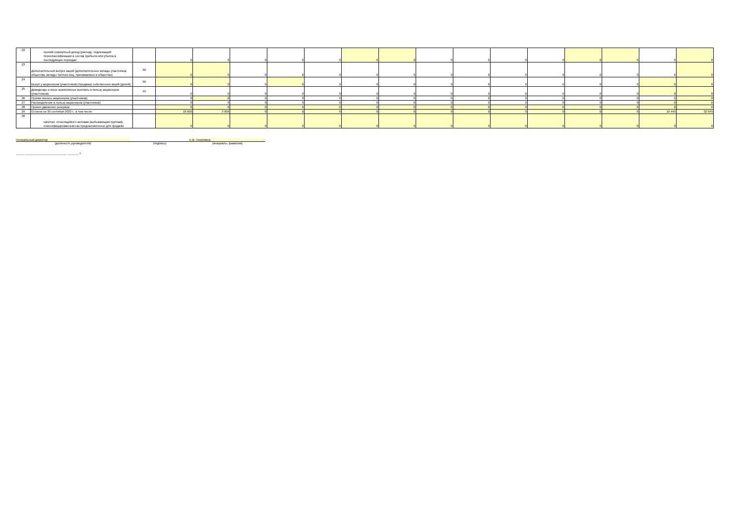| 22 | прочий совокупный доход (расход), подлежащий переклассификации в состав прибыли или убытка в последующих периодах | | 0 | 0 | 0 | 0 | 0 | 0 | 0 | 0 | 0 | 0 | 0 | 0 | 0 | 0 | 0 |
| 23 | Дополнительный выпуск акций (дополнительные вклады участников общества, вклады третьих лиц, принимаемых в общество) | 30 | 0 | 0 | 0 | 0 | 0 | 0 | 0 | 0 | 0 | 0 | 0 | 0 | 0 | 0 | 0 |
| 24 | Выкуп у акционеров (участников) (продажа) собственных акций (долей) | 30 | 0 | 0 | 0 | 0 | 0 | 0 | 0 | 0 | 0 | 0 | 0 | 0 | 0 | 0 | 0 |
| 25 | Дивиденды и иные аналогичные выплаты в пользу акционеров (участников) | 49 | 0 | 0 | 0 | 0 | 0 | 0 | 0 | 0 | 0 | 0 | 0 | 0 | 0 | 0 | 0 |
| 26 | Прочие взносы акционеров (участников) | | 0 | 0 | 0 | 0 | 0 | 0 | 0 | 0 | 0 | 0 | 0 | 0 | 0 | 0 | 0 |
| 27 | Распределение в пользу акционеров (участников) | | 0 | 0 | 0 | 0 | 0 | 0 | 0 | 0 | 0 | 0 | 0 | 0 | 0 | 0 | 0 |
| 28 | Прочее движение резервов | | 0 | 0 | 0 | 0 | 0 | 0 | 0 | 0 | 0 | 0 | 0 | 0 | 0 | 0 | 0 |
| 29 | Остаток на 30 сентября 2023 г., в том числе: | | 18 600 | 3 000 | 0 | 0 | 0 | 0 | 0 | 0 | 0 | 0 | 0 | 0 | 0 | 10 449 | 32 049 |
| 30 | капитал, относящийся к активам (выбывающим группам), классифицированным как предназначенные для продажи | | 0 | 0 | 0 | 0 | 0 | 0 | 0 | 0 | 0 | 0 | 0 | 0 | 0 | 0 | 0 |
Генеральный директор Е.В. Точилкина
(должность руководителя) (подпись) (инициалы, фамилия)
_____ _________________________ _______ г.